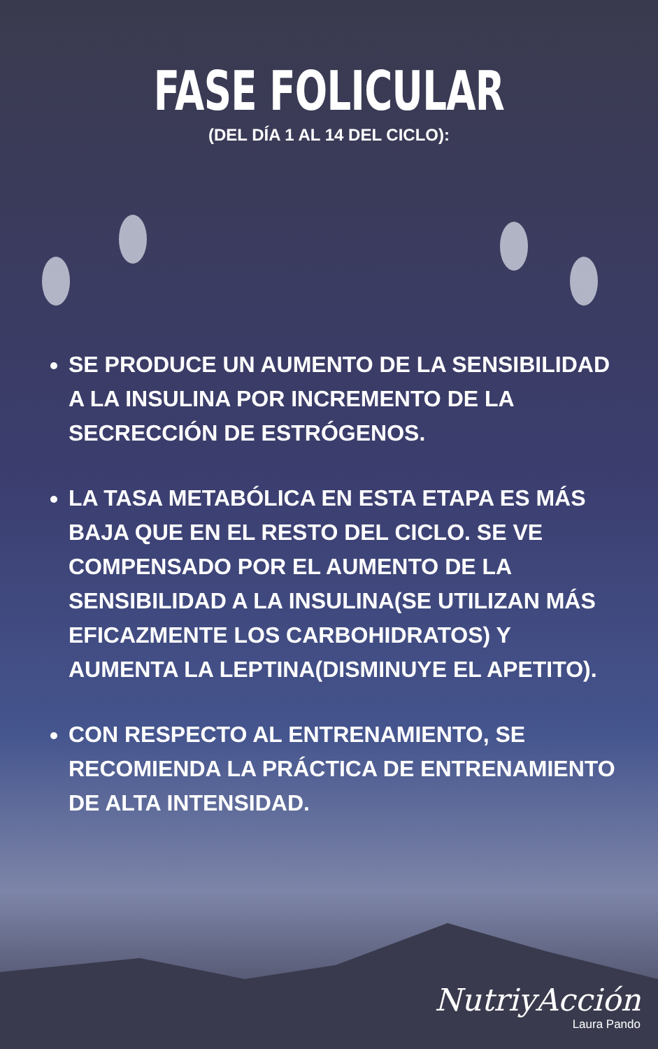FASE FOLICULAR
(DEL DÍA 1 AL 14 DEL CICLO):
SE PRODUCE UN AUMENTO DE LA SENSIBILIDAD A LA INSULINA POR INCREMENTO DE LA SECRECCIÓN DE ESTRÓGENOS.
LA TASA METABÓLICA EN ESTA ETAPA ES MÁS BAJA QUE EN EL RESTO DEL CICLO. SE VE COMPENSADO POR EL AUMENTO DE LA SENSIBILIDAD A LA INSULINA(SE UTILIZAN MÁS EFICAZMENTE LOS CARBOHIDRATOS) Y AUMENTA LA LEPTINA(DISMINUYE EL APETITO).
CON RESPECTO AL ENTRENAMIENTO, SE RECOMIENDA LA PRÁCTICA DE ENTRENAMIENTO DE ALTA INTENSIDAD.
NutriyAcción
Laura Pando